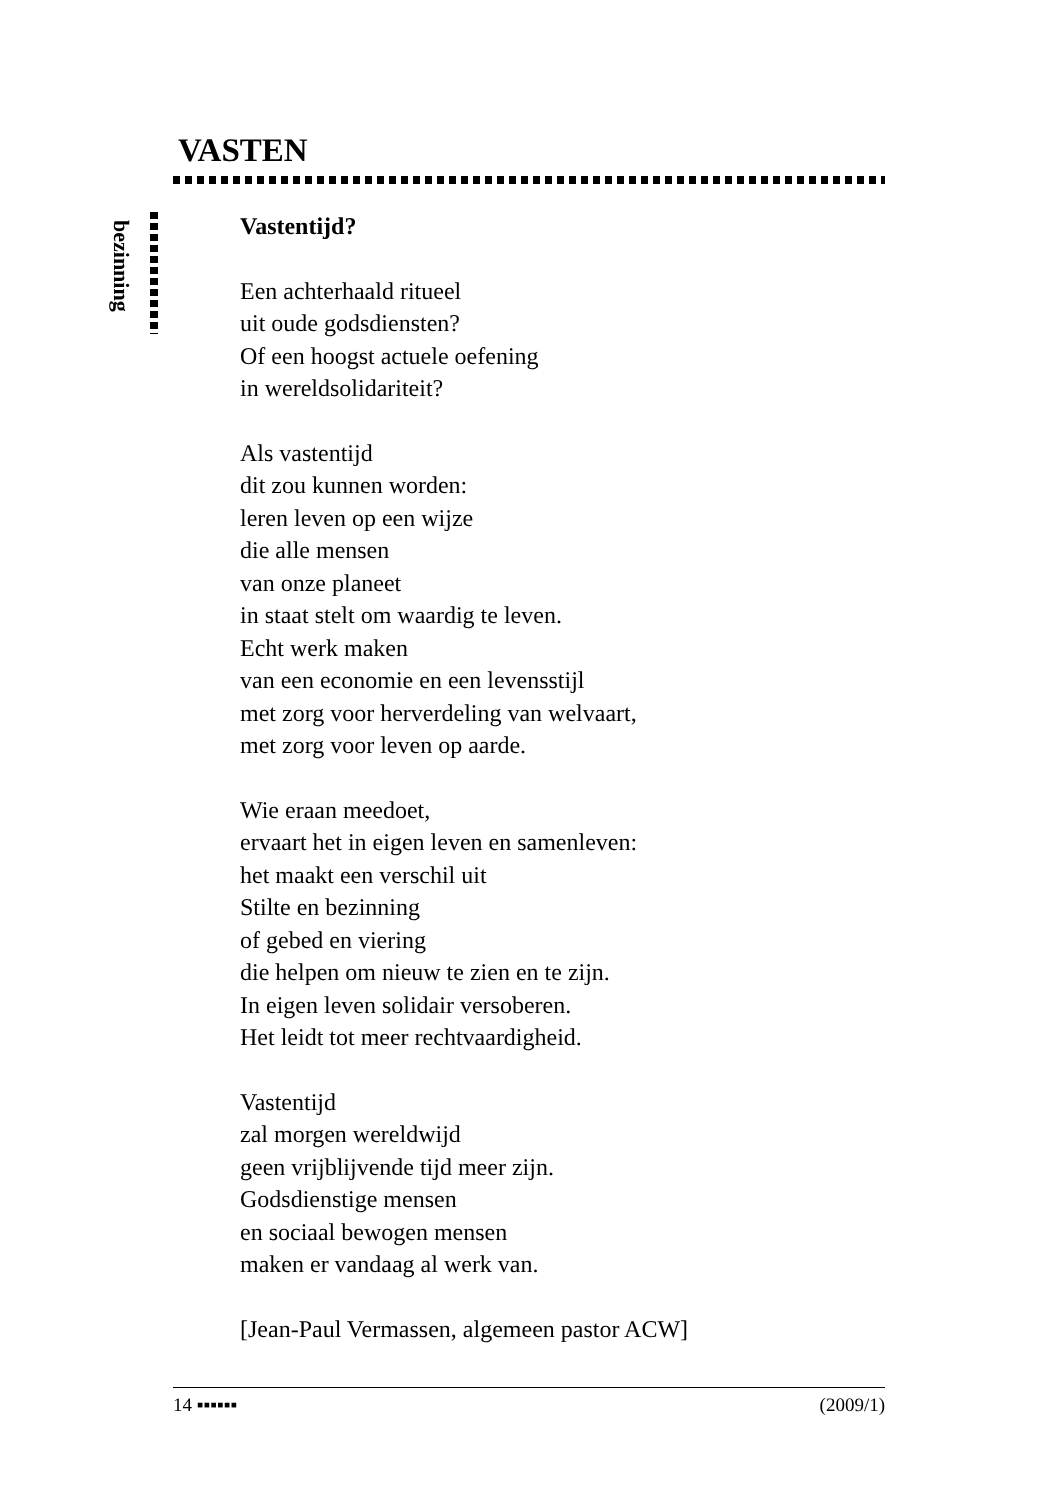VASTEN
bezinning
Vastentijd?
Een achterhaald ritueel
uit oude godsdiensten?
Of een hoogst actuele oefening
in wereldsolidariteit?
Als vastentijd
dit zou kunnen worden:
leren leven op een wijze
die alle mensen
van onze planeet
in staat stelt om waardig te leven.
Echt werk maken
van een economie en een levensstijl
met zorg voor herverdeling van welvaart,
met zorg voor leven op aarde.
Wie eraan meedoet,
ervaart het in eigen leven en samenleven:
het maakt een verschil uit
Stilte en bezinning
of gebed en viering
die helpen om nieuw te zien en te zijn.
In eigen leven solidair versoberen.
Het leidt tot meer rechtvaardigheid.
Vastentijd
zal morgen wereldwijd
geen vrijblijvende tijd meer zijn.
Godsdienstige mensen
en sociaal bewogen mensen
maken er vandaag al werk van.
[Jean-Paul Vermassen, algemeen pastor ACW]
14 ▪▪▪▪▪▪ (2009/1)